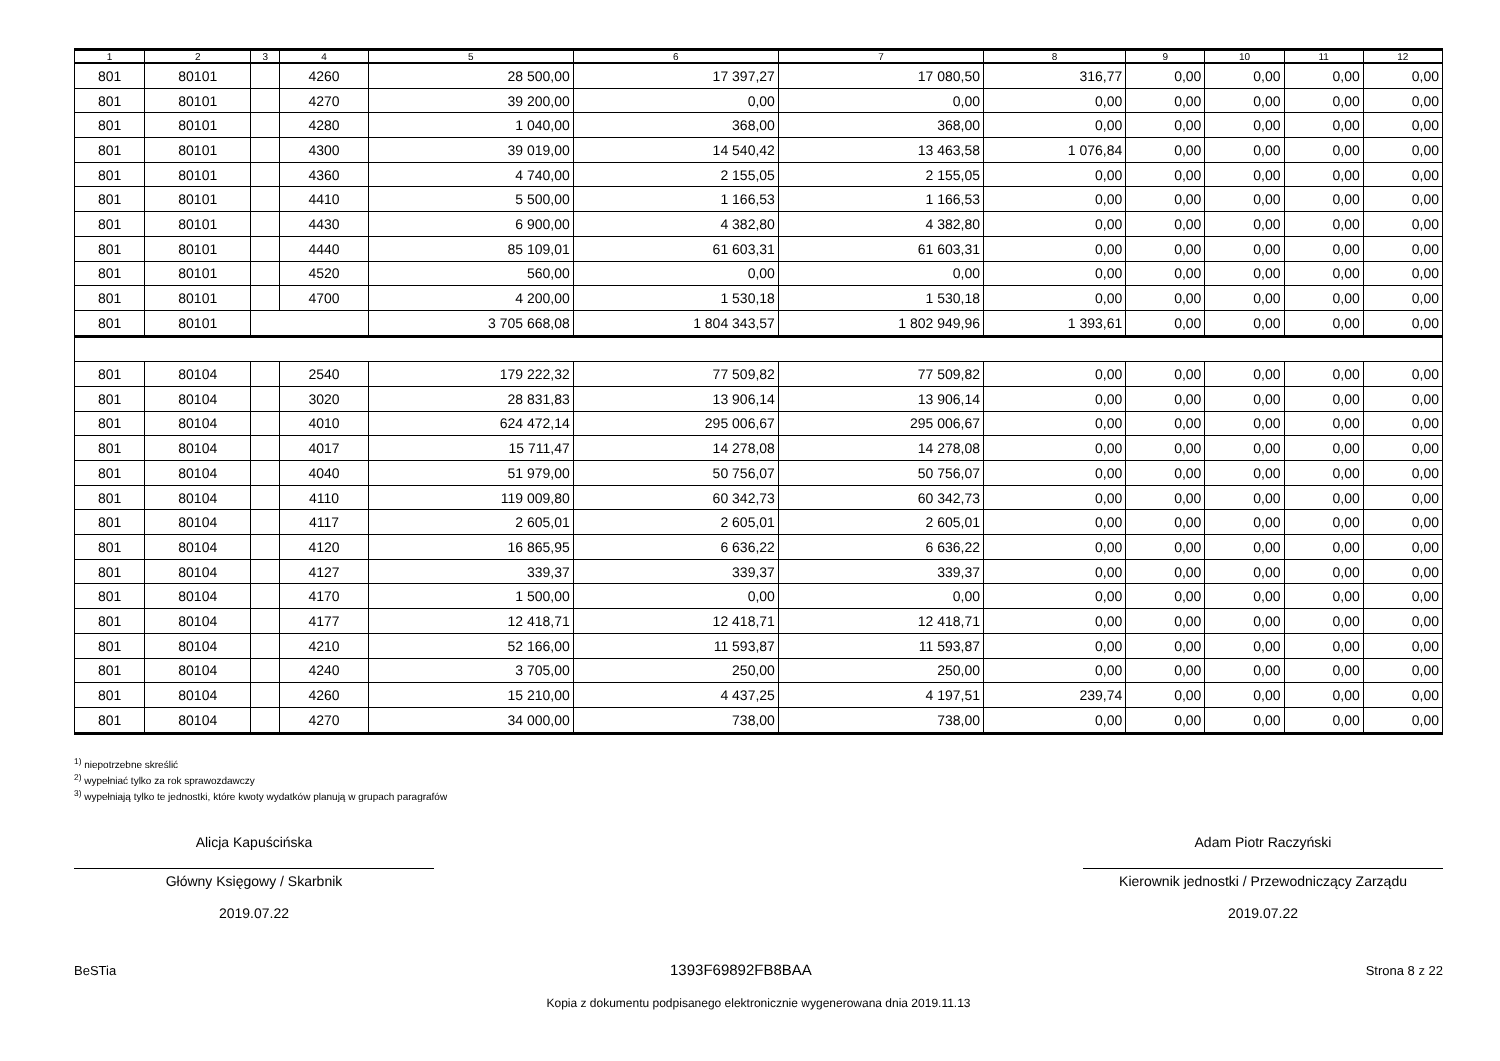| 1 | 2 | 3 | 4 | 5 | 6 | 7 | 8 | 9 | 10 | 11 | 12 |
| --- | --- | --- | --- | --- | --- | --- | --- | --- | --- | --- | --- |
| 801 | 80101 | | 4260 | 28 500,00 | 17 397,27 | 17 080,50 | 316,77 | 0,00 | 0,00 | 0,00 | 0,00 |
| 801 | 80101 | | 4270 | 39 200,00 | 0,00 | 0,00 | 0,00 | 0,00 | 0,00 | 0,00 | 0,00 |
| 801 | 80101 | | 4280 | 1 040,00 | 368,00 | 368,00 | 0,00 | 0,00 | 0,00 | 0,00 | 0,00 |
| 801 | 80101 | | 4300 | 39 019,00 | 14 540,42 | 13 463,58 | 1 076,84 | 0,00 | 0,00 | 0,00 | 0,00 |
| 801 | 80101 | | 4360 | 4 740,00 | 2 155,05 | 2 155,05 | 0,00 | 0,00 | 0,00 | 0,00 | 0,00 |
| 801 | 80101 | | 4410 | 5 500,00 | 1 166,53 | 1 166,53 | 0,00 | 0,00 | 0,00 | 0,00 | 0,00 |
| 801 | 80101 | | 4430 | 6 900,00 | 4 382,80 | 4 382,80 | 0,00 | 0,00 | 0,00 | 0,00 | 0,00 |
| 801 | 80101 | | 4440 | 85 109,01 | 61 603,31 | 61 603,31 | 0,00 | 0,00 | 0,00 | 0,00 | 0,00 |
| 801 | 80101 | | 4520 | 560,00 | 0,00 | 0,00 | 0,00 | 0,00 | 0,00 | 0,00 | 0,00 |
| 801 | 80101 | | 4700 | 4 200,00 | 1 530,18 | 1 530,18 | 0,00 | 0,00 | 0,00 | 0,00 | 0,00 |
| 801 | 80101 | | | 3 705 668,08 | 1 804 343,57 | 1 802 949,96 | 1 393,61 | 0,00 | 0,00 | 0,00 | 0,00 |
| 801 | 80104 | | 2540 | 179 222,32 | 77 509,82 | 77 509,82 | 0,00 | 0,00 | 0,00 | 0,00 | 0,00 |
| 801 | 80104 | | 3020 | 28 831,83 | 13 906,14 | 13 906,14 | 0,00 | 0,00 | 0,00 | 0,00 | 0,00 |
| 801 | 80104 | | 4010 | 624 472,14 | 295 006,67 | 295 006,67 | 0,00 | 0,00 | 0,00 | 0,00 | 0,00 |
| 801 | 80104 | | 4017 | 15 711,47 | 14 278,08 | 14 278,08 | 0,00 | 0,00 | 0,00 | 0,00 | 0,00 |
| 801 | 80104 | | 4040 | 51 979,00 | 50 756,07 | 50 756,07 | 0,00 | 0,00 | 0,00 | 0,00 | 0,00 |
| 801 | 80104 | | 4110 | 119 009,80 | 60 342,73 | 60 342,73 | 0,00 | 0,00 | 0,00 | 0,00 | 0,00 |
| 801 | 80104 | | 4117 | 2 605,01 | 2 605,01 | 2 605,01 | 0,00 | 0,00 | 0,00 | 0,00 | 0,00 |
| 801 | 80104 | | 4120 | 16 865,95 | 6 636,22 | 6 636,22 | 0,00 | 0,00 | 0,00 | 0,00 | 0,00 |
| 801 | 80104 | | 4127 | 339,37 | 339,37 | 339,37 | 0,00 | 0,00 | 0,00 | 0,00 | 0,00 |
| 801 | 80104 | | 4170 | 1 500,00 | 0,00 | 0,00 | 0,00 | 0,00 | 0,00 | 0,00 | 0,00 |
| 801 | 80104 | | 4177 | 12 418,71 | 12 418,71 | 12 418,71 | 0,00 | 0,00 | 0,00 | 0,00 | 0,00 |
| 801 | 80104 | | 4210 | 52 166,00 | 11 593,87 | 11 593,87 | 0,00 | 0,00 | 0,00 | 0,00 | 0,00 |
| 801 | 80104 | | 4240 | 3 705,00 | 250,00 | 250,00 | 0,00 | 0,00 | 0,00 | 0,00 | 0,00 |
| 801 | 80104 | | 4260 | 15 210,00 | 4 437,25 | 4 197,51 | 239,74 | 0,00 | 0,00 | 0,00 | 0,00 |
| 801 | 80104 | | 4270 | 34 000,00 | 738,00 | 738,00 | 0,00 | 0,00 | 0,00 | 0,00 | 0,00 |
<sup>1)</sup> niepotrzebne skreślić
<sup>2)</sup> wypełniać tylko za rok sprawozdawczy
<sup>3)</sup> wypełniają tylko te jednostki, które kwoty wydatków planują w grupach paragrafów
Alicja Kapuścińska
Główny Księgowy / Skarbnik
2019.07.22
Adam Piotr Raczyński
Kierownik jednostki / Przewodniczący Zarządu
2019.07.22
BeSTia 1393F69892FB8BAA Strona 8 z 22
Kopia z dokumentu podpisanego elektronicznie wygenerowana dnia 2019.11.13